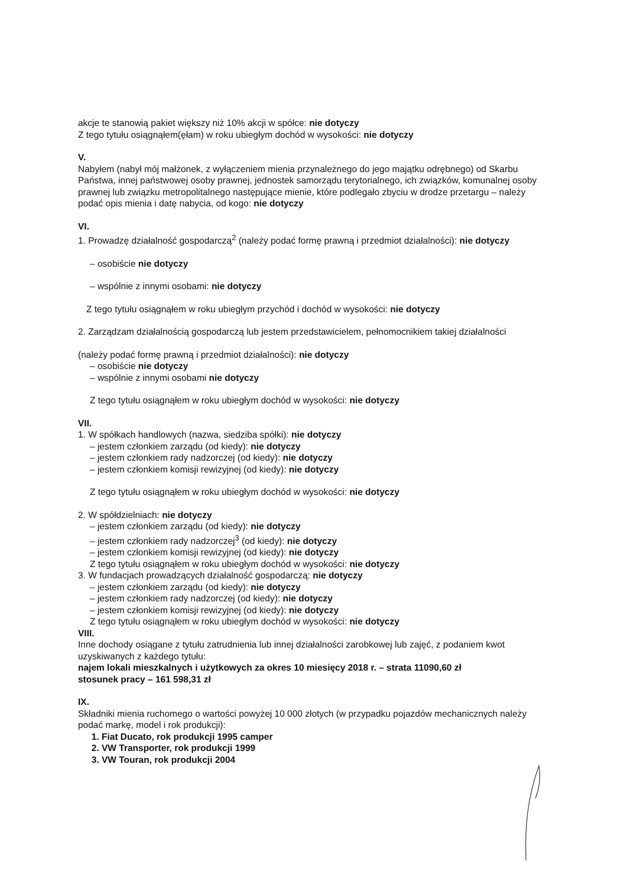akcje te stanowią pakiet większy niż 10% akcji w spółce: nie dotyczy
Z tego tytułu osiągnąłem(ęłam) w roku ubiegłym dochód w wysokości: nie dotyczy
V.
Nabyłem (nabył mój małżonek, z wyłączeniem mienia przynależnego do jego majątku odrębnego) od Skarbu Państwa, innej państwowej osoby prawnej, jednostek samorządu terytorialnego, ich związków, komunalnej osoby prawnej lub związku metropolitalnego następujące mienie, które podlegało zbyciu w drodze przetargu – należy podać opis mienia i datę nabycia, od kogo: nie dotyczy
VI.
1. Prowadzę działalność gospodarczą<sup>2</sup> (należy podać formę prawną i przedmiot działalności): nie dotyczy
– osobiście nie dotyczy
– wspólnie z innymi osobami: nie dotyczy
Z tego tytułu osiągnąłem w roku ubiegłym przychód i dochód w wysokości: nie dotyczy
2. Zarządzam działalnością gospodarczą lub jestem przedstawicielem, pełnomocnikiem takiej działalności
(należy podać formę prawną i przedmiot działalności): nie dotyczy
– osobiście nie dotyczy
– wspólnie z innymi osobami nie dotyczy
Z tego tytułu osiągnąłem w roku ubiegłym dochód w wysokości: nie dotyczy
VII.
1. W spółkach handlowych (nazwa, siedziba spółki): nie dotyczy
– jestem członkiem zarządu (od kiedy): nie dotyczy
– jestem członkiem rady nadzorczej (od kiedy): nie dotyczy
– jestem członkiem komisji rewizyjnej (od kiedy): nie dotyczy
Z tego tytułu osiągnąłem w roku ubiegłym dochód w wysokości: nie dotyczy
2. W spółdzielniach: nie dotyczy
– jestem członkiem zarządu (od kiedy): nie dotyczy
– jestem członkiem rady nadzorczej<sup>3</sup> (od kiedy): nie dotyczy
– jestem członkiem komisji rewizyjnej (od kiedy): nie dotyczy
Z tego tytułu osiągnąłem w roku ubiegłym dochód w wysokości: nie dotyczy
3. W fundacjach prowadzących działalność gospodarczą: nie dotyczy
– jestem członkiem zarządu (od kiedy): nie dotyczy
– jestem członkiem rady nadzorczej (od kiedy): nie dotyczy
– jestem członkiem komisji rewizyjnej (od kiedy): nie dotyczy
Z tego tytułu osiągnąłem w roku ubiegłym dochód w wysokości: nie dotyczy
VIII.
Inne dochody osiągane z tytułu zatrudnienia lub innej działalności zarobkowej lub zajęć, z podaniem kwot uzyskiwanych z każdego tytułu:
najem lokali mieszkalnych i użytkowych za okres 10 miesięcy 2018 r. – strata 11090,60 zł
stosunek pracy – 161 598,31 zł
IX.
Składniki mienia ruchomego o wartości powyżej 10 000 złotych (w przypadku pojazdów mechanicznych należy podać markę, model i rok produkcji):
1. Fiat Ducato, rok produkcji 1995 camper
2. VW Transporter, rok produkcji 1999
3. VW Touran, rok produkcji 2004